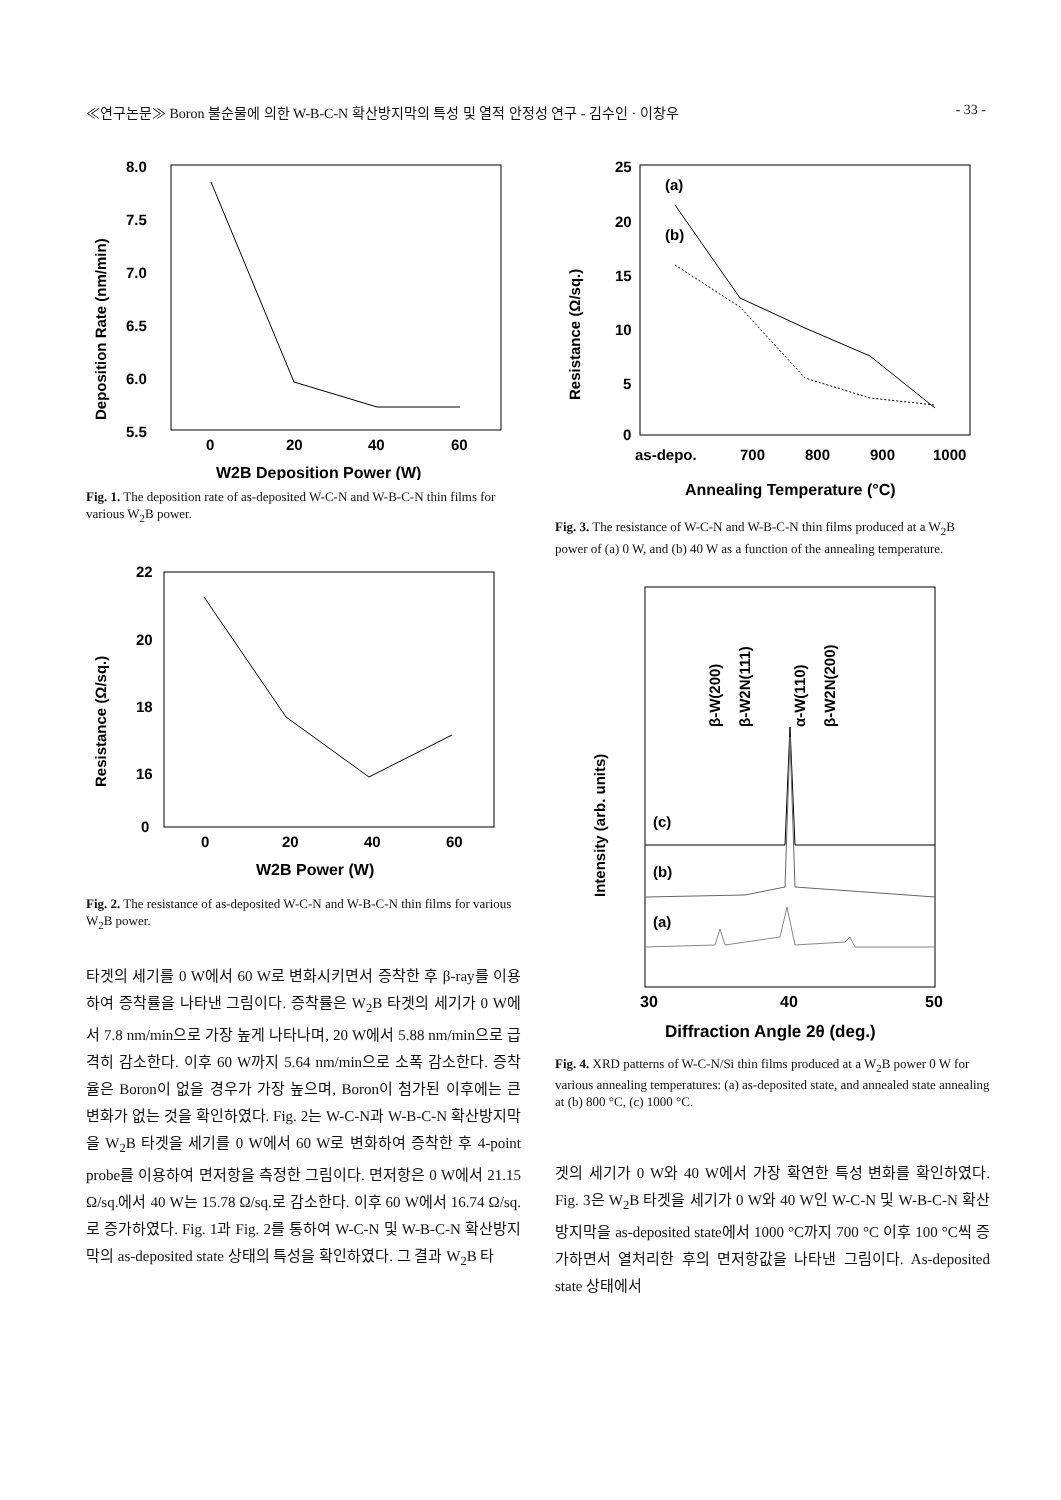≪연구논문≫ Boron 불순물에 의한 W-B-C-N 확산방지막의 특성 및 열적 안정성 연구 - 김수인 · 이창우 - 33 -
8.0
7.5
7.0
6.5
6.0
5.5
0
20
40
60
W2B Deposition Power (W)
Deposition Rate (nm/min)
Fig. 1. The deposition rate of as-deposited W-C-N and W-B-C-N thin films for various W<sub>2</sub>B power.
22
20
18
16
0
0
20
40
60
W2B Power (W)
Resistance (Ω/sq.)
Fig. 2. The resistance of as-deposited W-C-N and W-B-C-N thin films for various W<sub>2</sub>B power.
타겟의 세기를 0 W에서 60 W로 변화시키면서 증착한 후 β-ray를 이용하여 증착률을 나타낸 그림이다. 증착률은 W<sub>2</sub>B 타겟의 세기가 0 W에서 7.8 nm/min으로 가장 높게 나타나며, 20 W에서 5.88 nm/min으로 급격히 감소한다. 이후 60 W까지 5.64 nm/min으로 소폭 감소한다. 증착율은 Boron이 없을 경우가 가장 높으며, Boron이 첨가된 이후에는 큰 변화가 없는 것을 확인하였다. Fig. 2는 W-C-N과 W-B-C-N 확산방지막을 W<sub>2</sub>B 타겟을 세기를 0 W에서 60 W로 변화하여 증착한 후 4-point probe를 이용하여 면저항을 측정한 그림이다. 면저항은 0 W에서 21.15 Ω/sq.에서 40 W는 15.78 Ω/sq.로 감소한다. 이후 60 W에서 16.74 Ω/sq.로 증가하였다. Fig. 1과 Fig. 2를 통하여 W-C-N 및 W-B-C-N 확산방지막의 as-deposited state 상태의 특성을 확인하였다. 그 결과 W<sub>2</sub>B 타
25
20
15
10
5
0
(a)
(b)
as-depo.
700
800
900
1000
Annealing Temperature (°C)
Resistance (Ω/sq.)
Fig. 3. The resistance of W-C-N and W-B-C-N thin films produced at a W<sub>2</sub>B power of (a) 0 W, and (b) 40 W as a function of the annealing temperature.
β-W(200)
β-W2N(111)
α-W(110)
β-W2N(200)
(c)
(b)
(a)
30
40
50
Diffraction Angle 2θ (deg.)
Intensity (arb. units)
Fig. 4. XRD patterns of W-C-N/Si thin films produced at a W<sub>2</sub>B power 0 W for various annealing temperatures: (a) as-deposited state, and annealed state annealing at (b) 800 °C, (c) 1000 °C.
겟의 세기가 0 W와 40 W에서 가장 확연한 특성 변화를 확인하였다. Fig. 3은 W<sub>2</sub>B 타겟을 세기가 0 W와 40 W인 W-C-N 및 W-B-C-N 확산방지막을 as-deposited state에서 1000 °C까지 700 °C 이후 100 °C씩 증가하면서 열처리한 후의 면저항값을 나타낸 그림이다. As-deposited state 상태에서